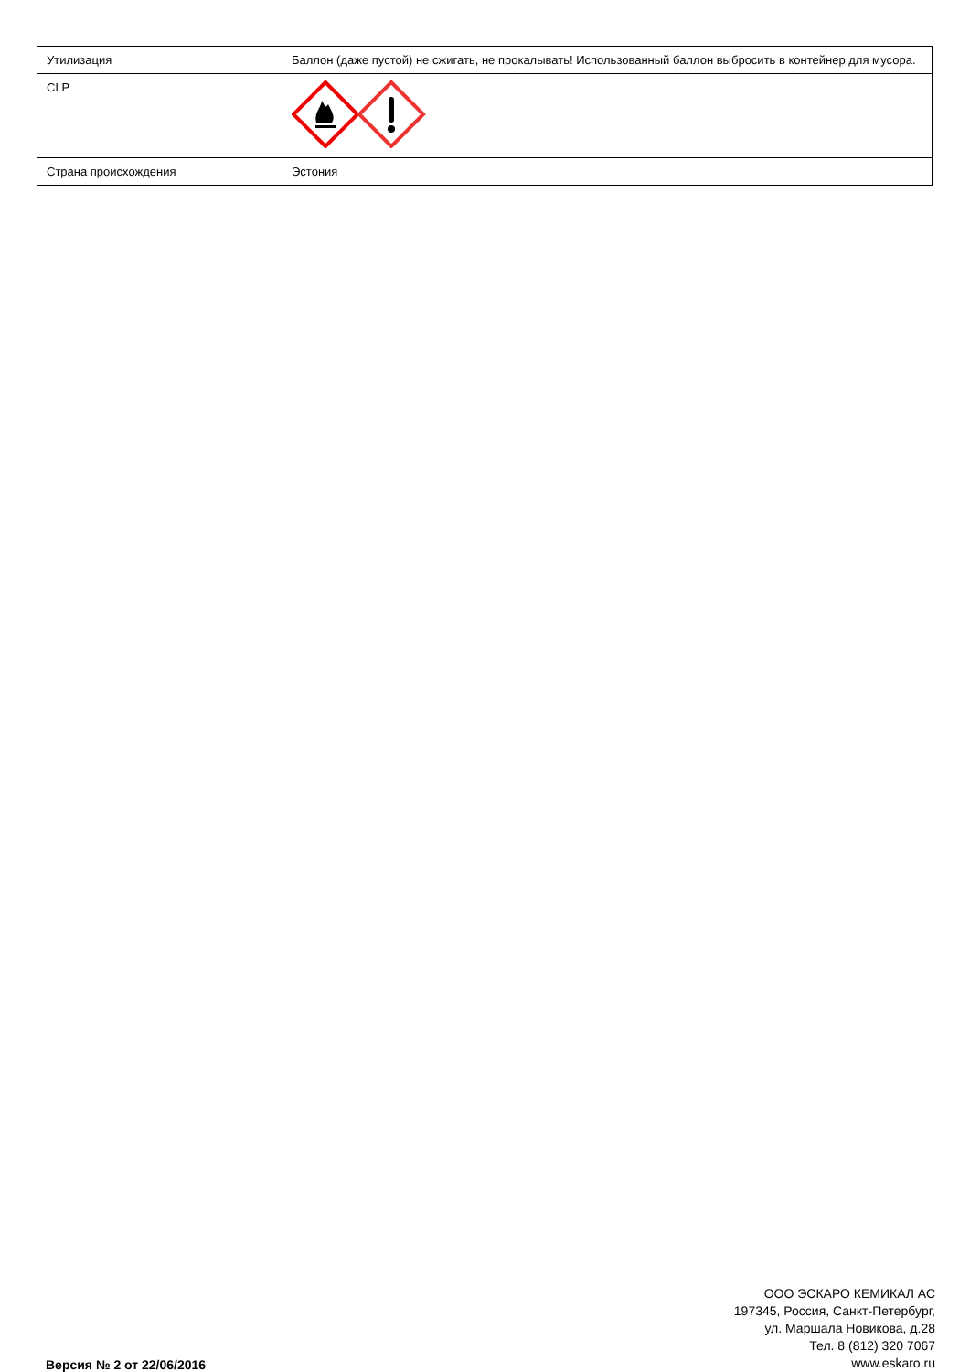| Утилизация | Баллон (даже пустой) не сжигать, не прокалывать! Использованный баллон выбросить в контейнер для мусора. |
| CLP | |
| Страна происхождения | Эстония |
Версия № 2 от 22/06/2016
ООО ЭСКАРО КЕМИКАЛ АС
197345, Россия, Санкт-Петербург,
ул. Маршала Новикова, д.28
Тел. 8 (812) 320 7067
www.eskaro.ru